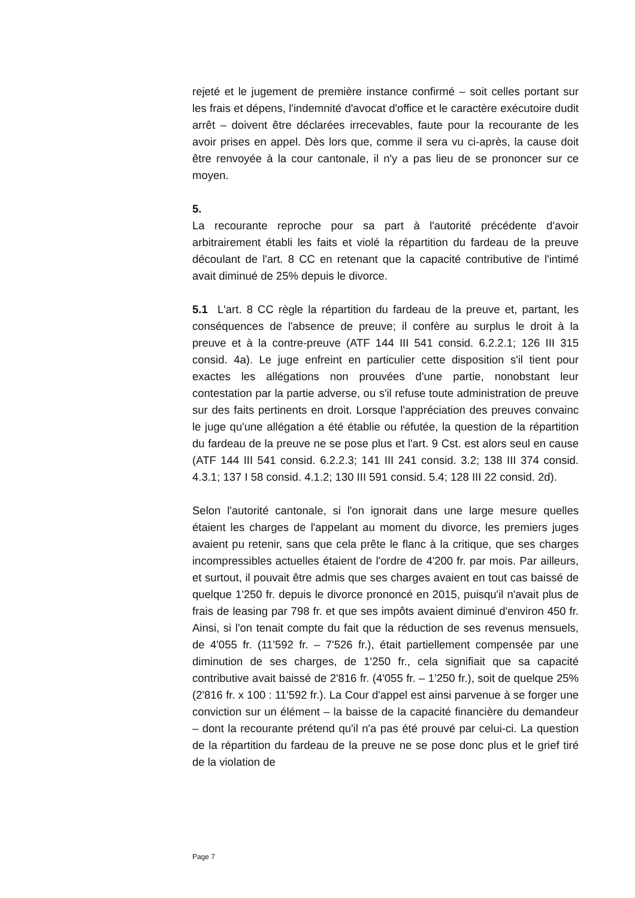rejeté et le jugement de première instance confirmé – soit celles portant sur les frais et dépens, l'indemnité d'avocat d'office et le caractère exécutoire dudit arrêt – doivent être déclarées irrecevables, faute pour la recourante de les avoir prises en appel. Dès lors que, comme il sera vu ci-après, la cause doit être renvoyée à la cour cantonale, il n'y a pas lieu de se prononcer sur ce moyen.
5.
La recourante reproche pour sa part à l'autorité précédente d'avoir arbitrairement établi les faits et violé la répartition du fardeau de la preuve découlant de l'art. 8 CC en retenant que la capacité contributive de l'intimé avait diminué de 25% depuis le divorce.
5.1 L'art. 8 CC règle la répartition du fardeau de la preuve et, partant, les conséquences de l'absence de preuve; il confère au surplus le droit à la preuve et à la contre-preuve (ATF 144 III 541 consid. 6.2.2.1; 126 III 315 consid. 4a). Le juge enfreint en particulier cette disposition s'il tient pour exactes les allégations non prouvées d'une partie, nonobstant leur contestation par la partie adverse, ou s'il refuse toute administration de preuve sur des faits pertinents en droit. Lorsque l'appréciation des preuves convainc le juge qu'une allégation a été établie ou réfutée, la question de la répartition du fardeau de la preuve ne se pose plus et l'art. 9 Cst. est alors seul en cause (ATF 144 III 541 consid. 6.2.2.3; 141 III 241 consid. 3.2; 138 III 374 consid. 4.3.1; 137 I 58 consid. 4.1.2; 130 III 591 consid. 5.4; 128 III 22 consid. 2d).
Selon l'autorité cantonale, si l'on ignorait dans une large mesure quelles étaient les charges de l'appelant au moment du divorce, les premiers juges avaient pu retenir, sans que cela prête le flanc à la critique, que ses charges incompressibles actuelles étaient de l'ordre de 4'200 fr. par mois. Par ailleurs, et surtout, il pouvait être admis que ses charges avaient en tout cas baissé de quelque 1'250 fr. depuis le divorce prononcé en 2015, puisqu'il n'avait plus de frais de leasing par 798 fr. et que ses impôts avaient diminué d'environ 450 fr. Ainsi, si l'on tenait compte du fait que la réduction de ses revenus mensuels, de 4'055 fr. (11'592 fr. – 7'526 fr.), était partiellement compensée par une diminution de ses charges, de 1'250 fr., cela signifiait que sa capacité contributive avait baissé de 2'816 fr. (4'055 fr. – 1'250 fr.), soit de quelque 25% (2'816 fr. x 100 : 11'592 fr.). La Cour d'appel est ainsi parvenue à se forger une conviction sur un élément – la baisse de la capacité financière du demandeur – dont la recourante prétend qu'il n'a pas été prouvé par celui-ci. La question de la répartition du fardeau de la preuve ne se pose donc plus et le grief tiré de la violation de
Page 7